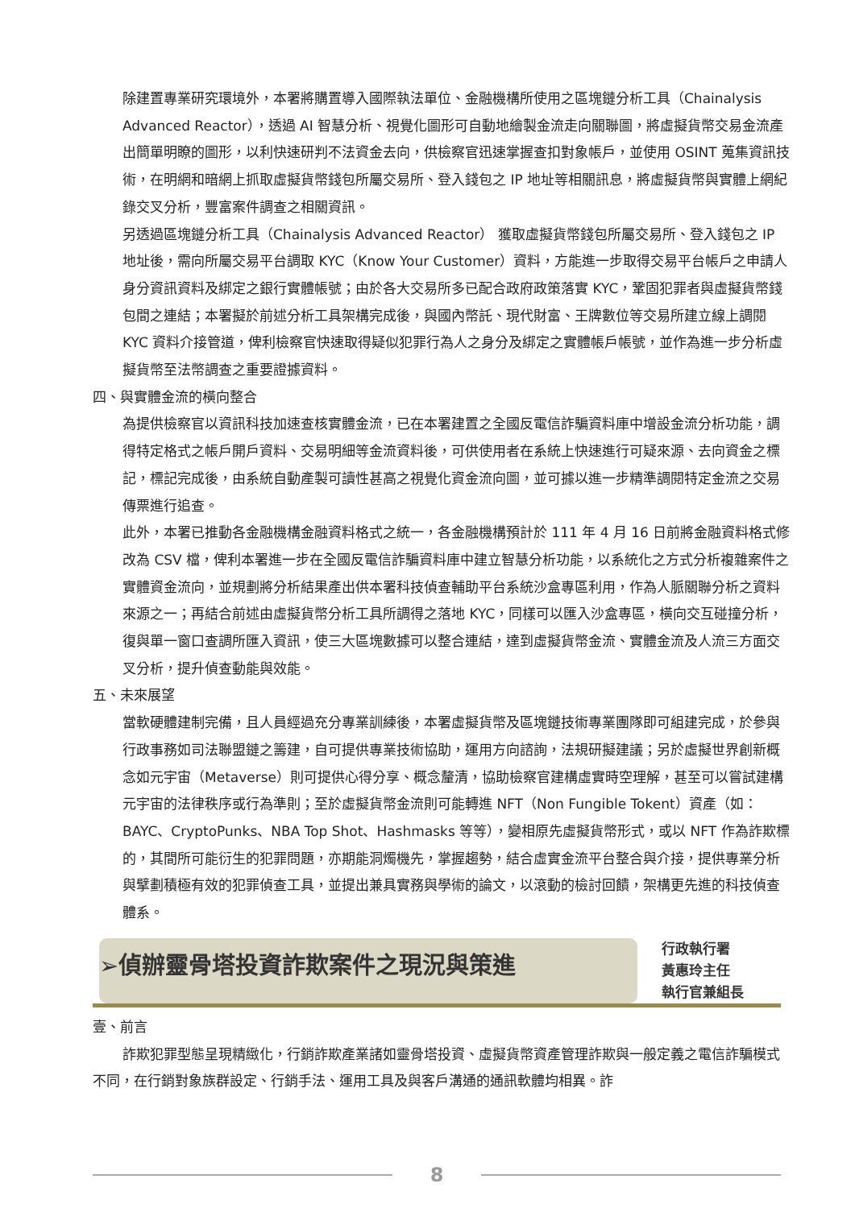除建置專業研究環境外，本署將購置導入國際執法單位、金融機構所使用之區塊鏈分析工具（Chainalysis Advanced Reactor），透過 AI 智慧分析、視覺化圖形可自動地繪製金流走向關聯圖，將虛擬貨幣交易金流產出簡單明瞭的圖形，以利快速研判不法資金去向，供檢察官迅速掌握查扣對象帳戶，並使用 OSINT 蒐集資訊技術，在明網和暗網上抓取虛擬貨幣錢包所屬交易所、登入錢包之 IP 地址等相關訊息，將虛擬貨幣與實體上網紀錄交叉分析，豐富案件調查之相關資訊。
另透過區塊鏈分析工具（Chainalysis Advanced Reactor） 獲取虛擬貨幣錢包所屬交易所、登入錢包之 IP 地址後，需向所屬交易平台調取 KYC（Know Your Customer）資料，方能進一步取得交易平台帳戶之申請人身分資訊資料及綁定之銀行實體帳號；由於各大交易所多已配合政府政策落實 KYC，鞏固犯罪者與虛擬貨幣錢包間之連結；本署擬於前述分析工具架構完成後，與國內幣託、現代財富、王牌數位等交易所建立線上調閱 KYC 資料介接管道，俾利檢察官快速取得疑似犯罪行為人之身分及綁定之實體帳戶帳號，並作為進一步分析虛擬貨幣至法幣調查之重要證據資料。
四、與實體金流的橫向整合
為提供檢察官以資訊科技加速查核實體金流，已在本署建置之全國反電信詐騙資料庫中增設金流分析功能，調得特定格式之帳戶開戶資料、交易明細等金流資料後，可供使用者在系統上快速進行可疑來源、去向資金之標記，標記完成後，由系統自動產製可讀性甚高之視覺化資金流向圖，並可據以進一步精準調閱特定金流之交易傳票進行追查。
此外，本署已推動各金融機構金融資料格式之統一，各金融機構預計於 111 年 4 月 16 日前將金融資料格式修改為 CSV 檔，俾利本署進一步在全國反電信詐騙資料庫中建立智慧分析功能，以系統化之方式分析複雜案件之實體資金流向，並規劃將分析結果產出供本署科技偵查輔助平台系統沙盒專區利用，作為人脈關聯分析之資料來源之一；再結合前述由虛擬貨幣分析工具所調得之落地 KYC，同樣可以匯入沙盒專區，橫向交互碰撞分析，復與單一窗口查調所匯入資訊，使三大區塊數據可以整合連結，達到虛擬貨幣金流、實體金流及人流三方面交叉分析，提升偵查動能與效能。
五、未來展望
當軟硬體建制完備，且人員經過充分專業訓練後，本署虛擬貨幣及區塊鏈技術專業團隊即可組建完成，於參與行政事務如司法聯盟鏈之籌建，自可提供專業技術協助，運用方向諮詢，法規研擬建議；另於虛擬世界創新概念如元宇宙（Metaverse）則可提供心得分享、概念釐清，協助檢察官建構虛實時空理解，甚至可以嘗試建構元宇宙的法律秩序或行為準則；至於虛擬貨幣金流則可能轉進 NFT（Non Fungible Tokent）資產（如：BAYC、CryptoPunks、NBA Top Shot、Hashmasks 等等），變相原先虛擬貨幣形式，或以 NFT 作為詐欺標的，其間所可能衍生的犯罪問題，亦期能洞燭機先，掌握趨勢，結合虛實金流平台整合與介接，提供專業分析與擘劃積極有效的犯罪偵查工具，並提出兼具實務與學術的論文，以滾動的檢討回饋，架構更先進的科技偵查體系。
➢偵辦靈骨塔投資詐欺案件之現況與策進
行政執行署
黃惠玲主任
執行官兼組長
壹、前言
詐欺犯罪型態呈現精緻化，行銷詐欺產業諸如靈骨塔投資、虛擬貨幣資產管理詐欺與一般定義之電信詐騙模式不同，在行銷對象族群設定、行銷手法、運用工具及與客戶溝通的通訊軟體均相異。詐
8